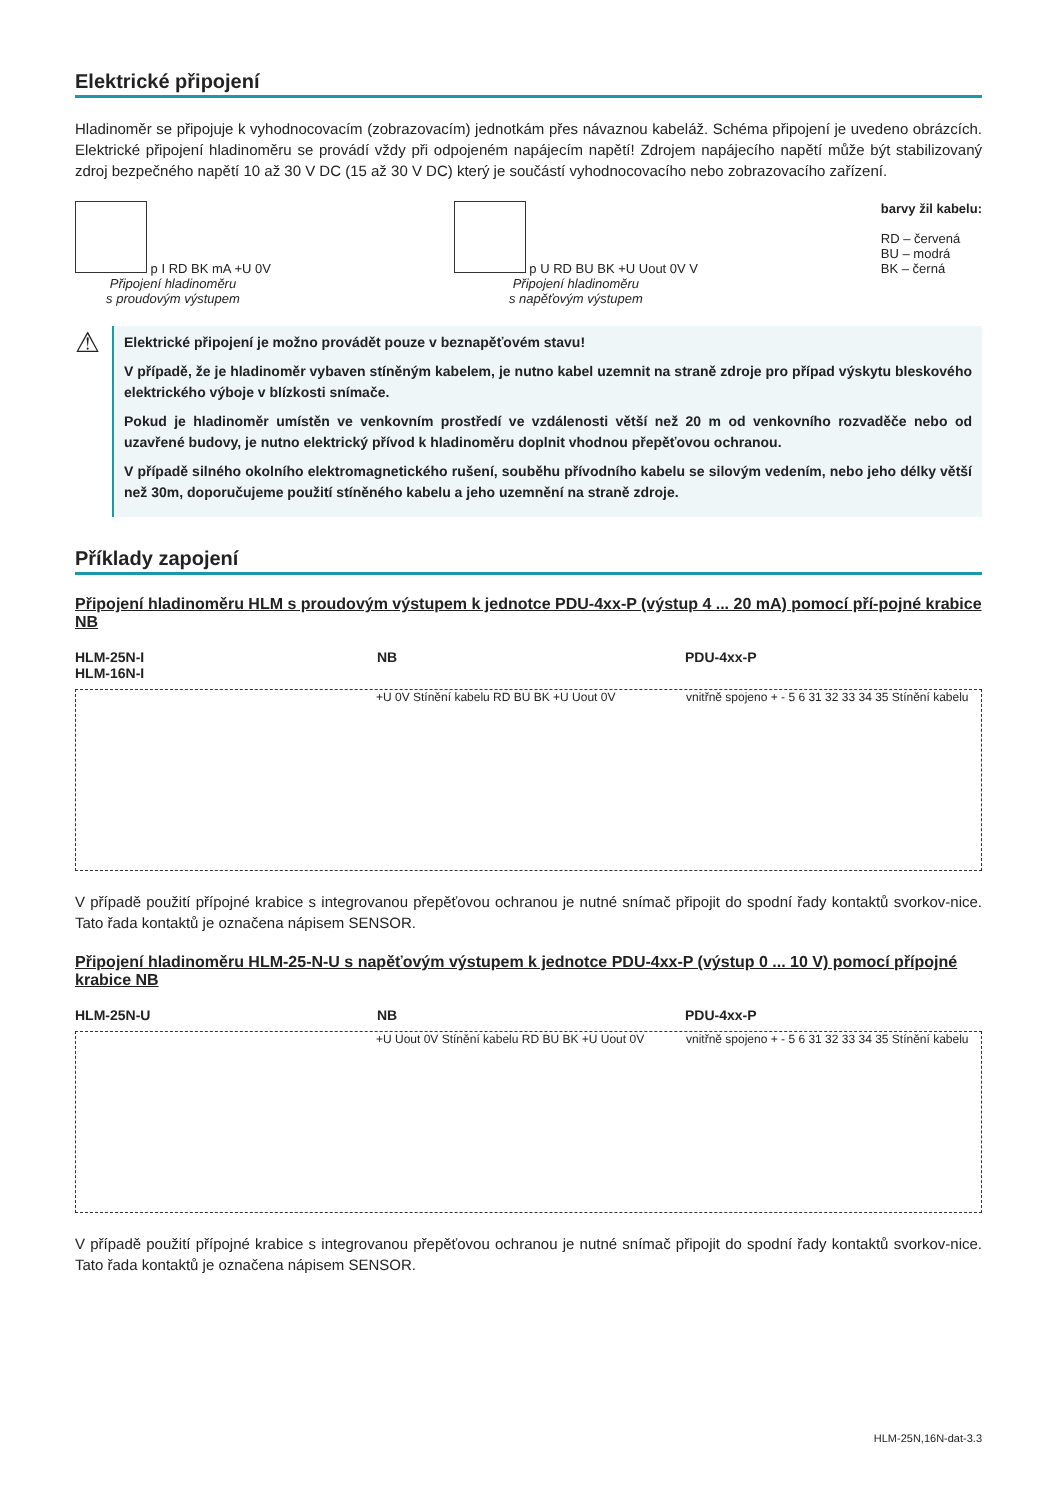Elektrické připojení
Hladinoměr se připojuje k vyhodnocovacím (zobrazovacím) jednotkám přes návaznou kabeláž. Schéma připojení je uvedeno obrázcích. Elektrické připojení hladinoměru se provádí vždy při odpojeném napájecím napětí! Zdrojem napájecího napětí může být stabilizovaný zdroj bezpečného napětí 10 až 30 V DC (15 až 30 V DC) který je součástí vyhodnocovacího nebo zobrazovacího zařízení.
p I RD BK mA +U 0V
Připojení hladinoměru
s proudovým výstupem
p U RD BU BK +U Uout 0V V
Připojení hladinoměru
s napěťovým výstupem
barvy žil kabelu:
RD – červená
BU – modrá
BK – černá
⚠
Elektrické připojení je možno provádět pouze v beznapěťovém stavu!
V případě, že je hladinoměr vybaven stíněným kabelem, je nutno kabel uzemnit na straně zdroje pro případ výskytu bleskového elektrického výboje v blízkosti snímače.
Pokud je hladinoměr umístěn ve venkovním prostředí ve vzdálenosti větší než 20 m od venkovního rozvaděče nebo od uzavřené budovy, je nutno elektrický přívod k hladinoměru doplnit vhodnou přepěťovou ochranou.
V případě silného okolního elektromagnetického rušení, souběhu přívodního kabelu se silovým vedením, nebo jeho délky větší než 30m, doporučujeme použití stíněného kabelu a jeho uzemnění na straně zdroje.
Příklady zapojení
Připojení hladinoměru HLM s proudovým výstupem k jednotce PDU-4xx-P (výstup 4 ... 20 mA) pomocí pří-pojné krabice NB
HLM-25N-I
HLM-16N-I
NB PDU-4xx-P
+U 0V Stínění kabelu RD BU BK +U Uout 0V vnitřně spojeno + - 5 6 31 32 33 34 35 Stínění kabelu
V případě použití přípojné krabice s integrovanou přepěťovou ochranou je nutné snímač připojit do spodní řady kontaktů svorkov-nice. Tato řada kontaktů je označena nápisem SENSOR.
Připojení hladinoměru HLM-25-N-U s napěťovým výstupem k jednotce PDU-4xx-P (výstup 0 ... 10 V) pomocí přípojné krabice NB
HLM-25N-U NB PDU-4xx-P
+U Uout 0V Stínění kabelu RD BU BK +U Uout 0V
vnitřně spojeno + - 5 6 31 32 33 34 35 Stínění kabelu
V případě použití přípojné krabice s integrovanou přepěťovou ochranou je nutné snímač připojit do spodní řady kontaktů svorkov-nice. Tato řada kontaktů je označena nápisem SENSOR.
HLM-25N,16N-dat-3.3